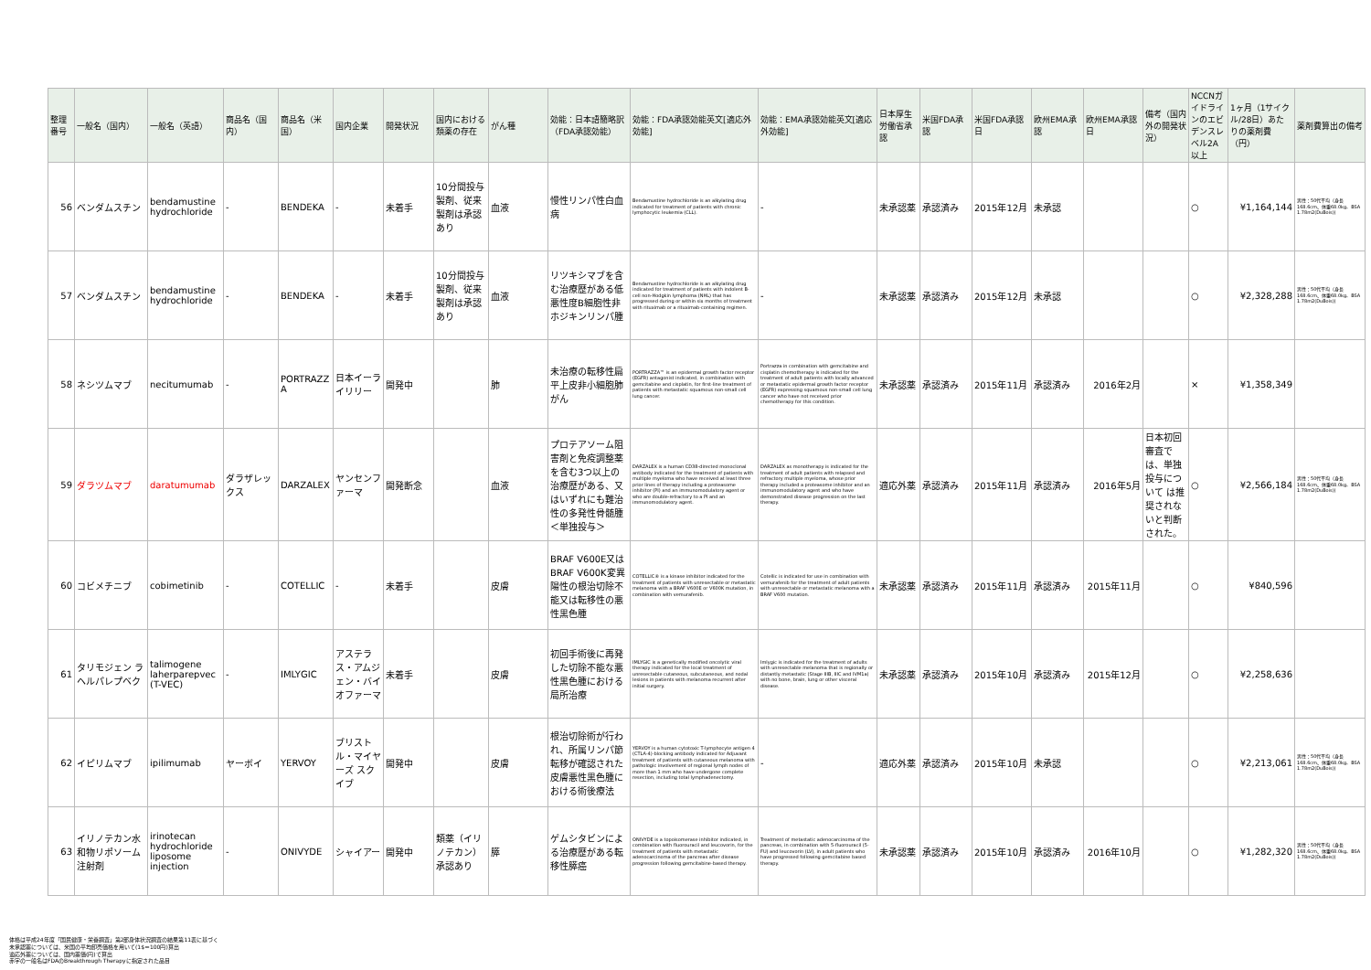| 整理番号 | 一般名（国内） | 一般名（英語） | 商品名（国内） | 商品名（米国） | 国内企業 | 開発状況 | 国内における類薬の存在 | がん種 | 効能：日本語簡略訳（FDA承認効能） | 効能：FDA承認効能英文[適応外効能] | 効能：EMA承認効能英文[適応外効能] | 日本厚生労働省承認 | 米国FDA承認 | 米国FDA承認日 | 欧州EMA承認 | 欧州EMA承認日 | 備考（国内外の開発状況） | NCCNガイドラインのエビデンスレベル2A以上 | 1ヶ月（1サイクル/28日）あたりの薬剤費（円） | 薬剤費算出の備考 |
| --- | --- | --- | --- | --- | --- | --- | --- | --- | --- | --- | --- | --- | --- | --- | --- | --- | --- | --- | --- | --- |
| 56 | ベンダムスチン | bendamustine hydrochloride | - | BENDEKA | - | 未着手 | 10分間投与製剤、従来製剤は承認あり | 血液 | 慢性リンパ性白血病 | Bendamustine hydrochloride is an alkylating drug indicated for treatment of patients with chronic lymphocytic leukemia (CLL). | - | 未承認薬 | 承認済み | 2015年12月 | 未承認 | | | ○ | ¥1,164,144 | 男性：50代平均（身長168.6cm、体重68.0kg、BSA 1.78m2(DuBois)) |
| 57 | ベンダムスチン | bendamustine hydrochloride | - | BENDEKA | - | 未着手 | 10分間投与製剤、従来製剤は承認あり | 血液 | リツキシマブを含む治療歴がある低悪性度B細胞性非ホジキンリンパ腫 | Bendamustine hydrochloride is an alkylating drug indicated for treatment of patients with indolent B-cell non-Hodgkin lymphoma (NHL) that has progressed during or within six months of treatment with rituximab or a rituximab-containing regimen. | - | 未承認薬 | 承認済み | 2015年12月 | 未承認 | | | ○ | ¥2,328,288 | 男性：50代平均（身長168.6cm、体重68.0kg、BSA 1.78m2(DuBois)) |
| 58 | ネシツムマブ | necitumumab | - | PORTRAZZA | 日本イーライリリー | 開発中 | | 肺 | 未治療の転移性扁平上皮非小細胞肺がん | PORTRAZZA™ is an epidermal growth factor receptor (EGFR) antagonist indicated, in combination with gemcitabine and cisplatin, for first-line treatment of patients with metastatic squamous non-small cell lung cancer. | Portrazza in combination with gemcitabine and cisplatin chemotherapy is indicated for the treatment of adult patients with locally advanced or metastatic epidermal growth factor receptor (EGFR) expressing squamous non-small cell lung cancer who have not received prior chemotherapy for this condition. | 未承認薬 | 承認済み | 2015年11月 | 承認済み | 2016年2月 | | × | ¥1,358,349 | |
| 59 | ダラツムマブ | daratumumab | ダラザレックス | DARZALEX | ヤンセンファーマ | 開発断念 | | 血液 | プロテアソーム阻害剤と免疫調整薬を含む3つ以上の治療歴がある、又はいずれにも難治性の多発性骨髄腫 ＜単独投与＞ | DARZALEX is a human CD38-directed monoclonal antibody indicated for the treatment of patients with multiple myeloma who have received at least three prior lines of therapy including a proteasome inhibitor (PI) and an immunomodulatory agent or who are double-refractory to a PI and an immunomodulatory agent. | DARZALEX as monotherapy is indicated for the treatment of adult patients with relapsed and refractory multiple myeloma, whose prior therapy included a proteasome inhibitor and an immunomodulatory agent and who have demonstrated disease progression on the last therapy. | 適応外薬 | 承認済み | 2015年11月 | 承認済み | 2016年5月 | 日本初回審査では、単独投与について は推奨されないと判断された。 | ○ | ¥2,566,184 | 男性：50代平均（身長168.6cm、体重68.0kg、BSA 1.78m2(DuBois)) |
| 60 | コビメチニブ | cobimetinib | - | COTELLIC | - | 未着手 | | 皮膚 | BRAF V600E又はBRAF V600K変異陽性の根治切除不能又は転移性の悪性黒色腫 | COTELLIC® is a kinase inhibitor indicated for the treatment of patients with unresectable or metastatic melanoma with a BRAF V600E or V600K mutation, in combination with vemurafenib. | Cotellic is indicated for use in combination with vemurafenib for the treatment of adult patients with unresectable or metastatic melanoma with a BRAF V600 mutation. | 未承認薬 | 承認済み | 2015年11月 | 承認済み | 2015年11月 | | ○ | ¥840,596 | |
| 61 | タリモジェン ラヘルパレプベク | talimogene laherparepvec (T-VEC) | - | IMLYGIC | アステラス・アムジェン・バイオファーマ | 未着手 | | 皮膚 | 初回手術後に再発した切除不能な悪性黒色腫における局所治療 | IMLYGIC is a genetically modified oncolytic viral therapy indicated for the local treatment of unresectable cutaneous, subcutaneous, and nodal lesions in patients with melanoma recurrent after initial surgery. | Imlygic is indicated for the treatment of adults with unresectable melanoma that is regionally or distantly metastatic (Stage IIIB, IIIC and IVM1a) with no bone, brain, lung or other visceral disease. | 未承認薬 | 承認済み | 2015年10月 | 承認済み | 2015年12月 | | ○ | ¥2,258,636 | |
| 62 | イピリムマブ | ipilimumab | ヤーボイ | YERVOY | ブリストル・マイヤーズ スクイブ | 開発中 | | 皮膚 | 根治切除術が行われ、所属リンパ節転移が確認された皮膚悪性黒色腫における術後療法 | YERVOY is a human cytotoxic T-lymphocyte antigen 4 (CTLA-4)-blocking antibody indicated for Adjuvant treatment of patients with cutaneous melanoma with pathologic involvement of regional lymph nodes of more than 1 mm who have undergone complete resection, including total lymphadenectomy. | - | 適応外薬 | 承認済み | 2015年10月 | 未承認 | | | ○ | ¥2,213,061 | 男性：50代平均（身長168.6cm、体重68.0kg、BSA 1.78m2(DuBois)) |
| 63 | イリノテカン水和物リポソーム注射剤 | irinotecan hydrochloride liposome injection | - | ONIVYDE | シャイアー | 開発中 | 類薬（イリノテカン）承認あり | 膵 | ゲムシタビンによる治療歴がある転移性膵癌 | ONIVYDE is a topoisomerase inhibitor indicated, in combination with fluorouracil and leucovorin, for the treatment of patients with metastatic adenocarcinoma of the pancreas after disease progression following gemcitabine-based therapy. | Treatment of metastatic adenocarcinoma of the pancreas, in combination with 5-fluorouracil (5-FU) and leucovorin (LV), in adult patients who have progressed following gemcitabine based therapy. | 未承認薬 | 承認済み | 2015年10月 | 承認済み | 2016年10月 | | ○ | ¥1,282,320 | 男性：50代平均（身長168.6cm、体重68.0kg、BSA 1.78m2(DuBois)) |
体格は平成24年度「国民健康・栄養調査」第2部身体状況調査の結果第11表に基づく
未承認薬については、米国の平均卸売価格を用いて(1$＝100円)算出
適応外薬については、国内薬価(円)で算出
赤字の一般名はFDAのBreakthrough Therapyに指定された品目